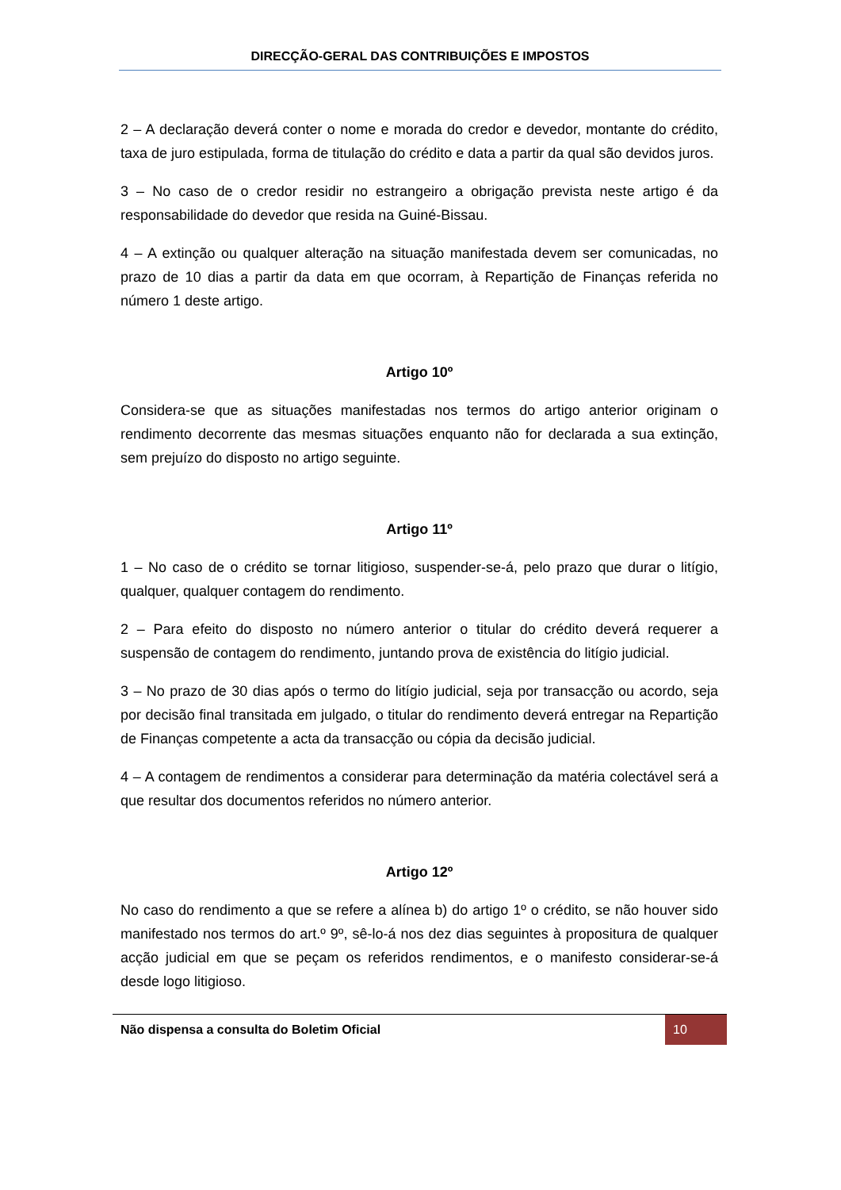DIRECÇÃO-GERAL DAS CONTRIBUIÇÕES E IMPOSTOS
2 – A declaração deverá conter o nome e morada do credor e devedor, montante do crédito, taxa de juro estipulada, forma de titulação do crédito e data a partir da qual são devidos juros.
3 – No caso de o credor residir no estrangeiro a obrigação prevista neste artigo é da responsabilidade do devedor que resida na Guiné-Bissau.
4 – A extinção ou qualquer alteração na situação manifestada devem ser comunicadas, no prazo de 10 dias a partir da data em que ocorram, à Repartição de Finanças referida no número 1 deste artigo.
Artigo 10º
Considera-se que as situações manifestadas nos termos do artigo anterior originam o rendimento decorrente das mesmas situações enquanto não for declarada a sua extinção, sem prejuízo do disposto no artigo seguinte.
Artigo 11º
1 – No caso de o crédito se tornar litigioso, suspender-se-á, pelo prazo que durar o litígio, qualquer, qualquer contagem do rendimento.
2 – Para efeito do disposto no número anterior o titular do crédito deverá requerer a suspensão de contagem do rendimento, juntando prova de existência do litígio judicial.
3 – No prazo de 30 dias após o termo do litígio judicial, seja por transacção ou acordo, seja por decisão final transitada em julgado, o titular do rendimento deverá entregar na Repartição de Finanças competente a acta da transacção ou cópia da decisão judicial.
4 – A contagem de rendimentos a considerar para determinação da matéria colectável será a que resultar dos documentos referidos no número anterior.
Artigo 12º
No caso do rendimento a que se refere a alínea b) do artigo 1º o crédito, se não houver sido manifestado nos termos do art.º 9º, sê-lo-á nos dez dias seguintes à propositura de qualquer acção judicial em que se peçam os referidos rendimentos, e o manifesto considerar-se-á desde logo litigioso.
Não dispensa a consulta do Boletim Oficial
10